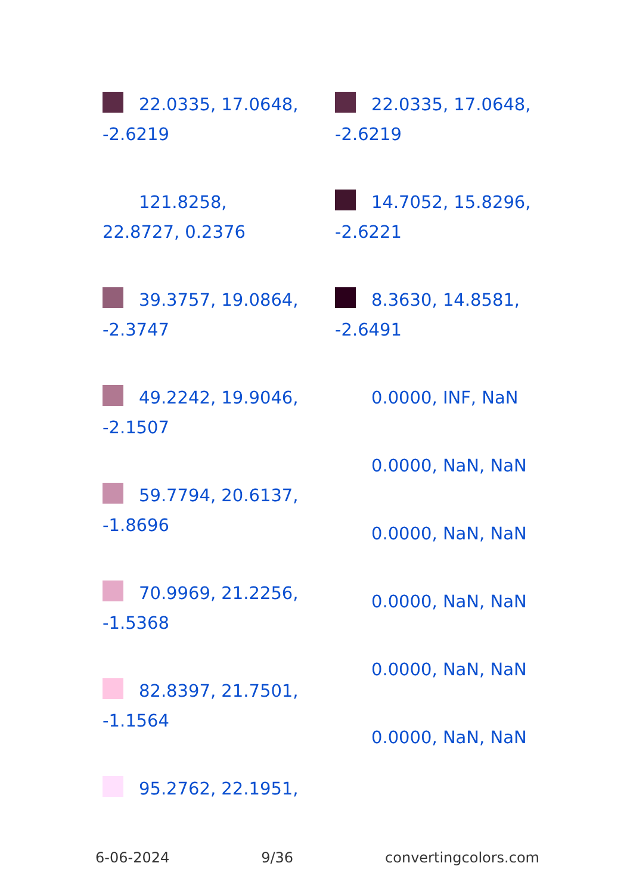22.0335, 17.0648, -2.6219
121.8258, 22.8727, 0.2376
39.3757, 19.0864, -2.3747
49.2242, 19.9046, -2.1507
59.7794, 20.6137, -1.8696
70.9969, 21.2256, -1.5368
82.8397, 21.7501, -1.1564
95.2762, 22.1951,
22.0335, 17.0648, -2.6219
14.7052, 15.8296, -2.6221
8.3630, 14.8581, -2.6491
0.0000, INF, NaN
0.0000, NaN, NaN
0.0000, NaN, NaN
0.0000, NaN, NaN
0.0000, NaN, NaN
0.0000, NaN, NaN
6-06-2024 9/36 convertingcolors.com